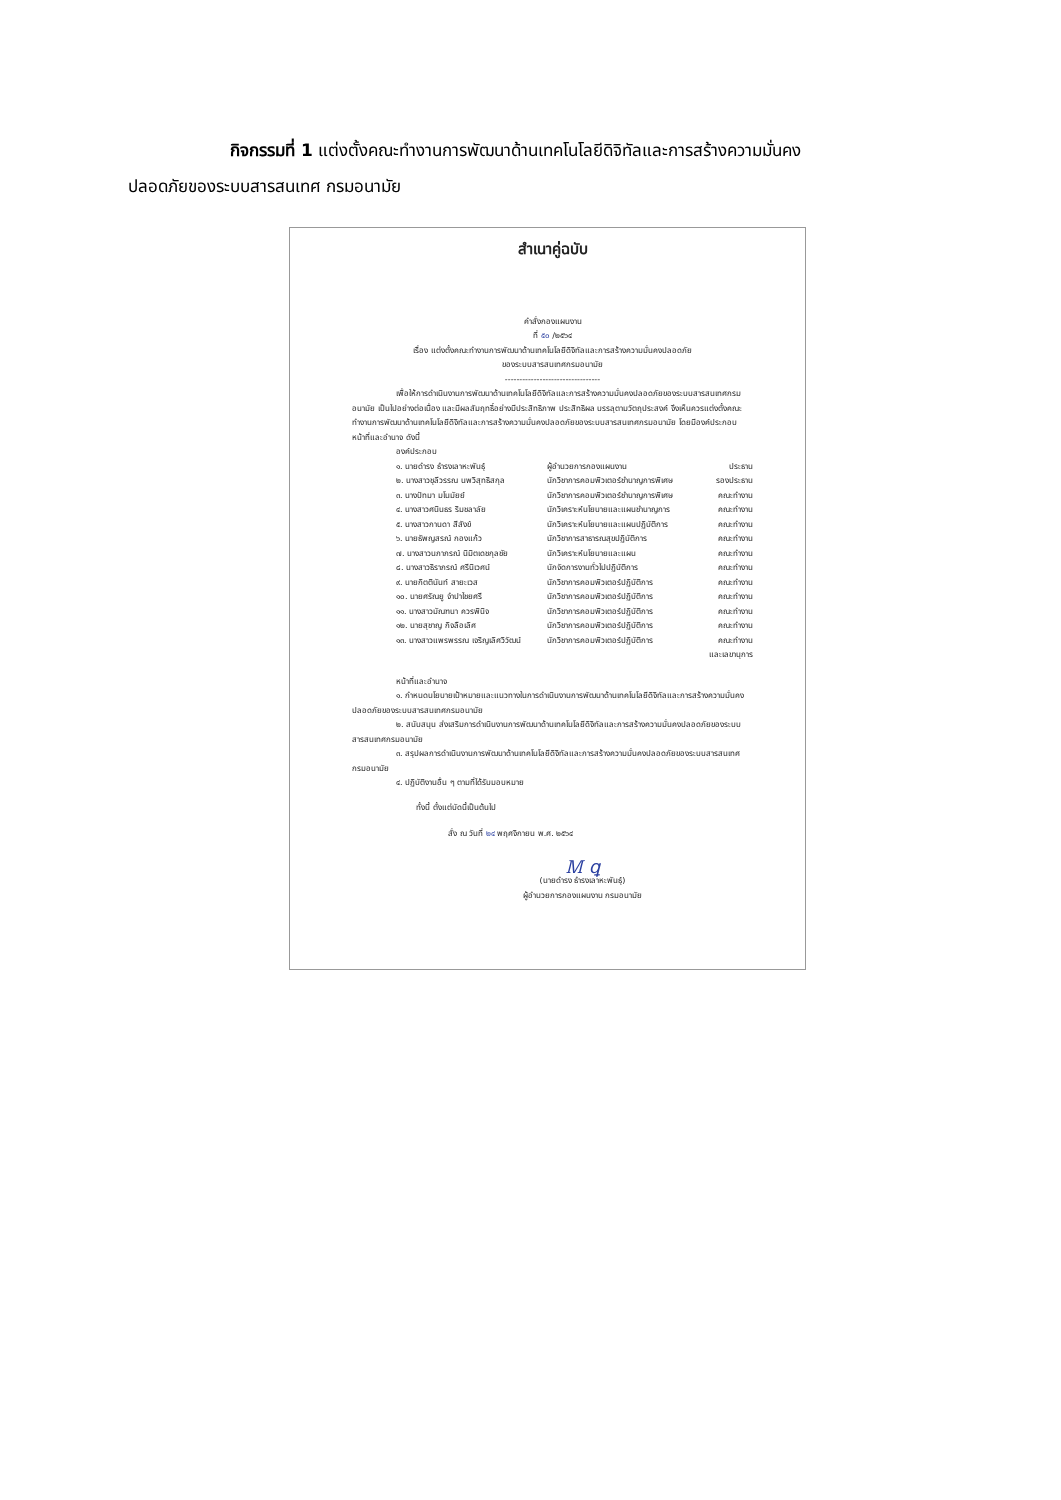กิจกรรมที่ 1 แต่งตั้งคณะทำงานการพัฒนาด้านเทคโนโลยีดิจิทัลและการสร้างความมั่นคง
ปลอดภัยของระบบสารสนเทศ กรมอนามัย
สำเนาคู่ฉบับ
คำสั่งกองแผนงาน
ที่ ๕๐ /๒๕๖๔
เรื่อง แต่งตั้งคณะทำงานการพัฒนาด้านเทคโนโลยีดิจิทัลและการสร้างความมั่นคงปลอดภัย
ของระบบสารสนเทศกรมอนามัย
---------------------------------
เพื่อให้การดำเนินงานการพัฒนาด้านเทคโนโลยีดิจิทัลและการสร้างความมั่นคงปลอดภัยของระบบสารสนเทศกรมอนามัย เป็นไปอย่างต่อเนื่อง และมีผลสัมฤทธิ์อย่างมีประสิทธิภาพ ประสิทธิผล บรรลุตามวัตถุประสงค์ จึงเห็นควรแต่งตั้งคณะทำงานการพัฒนาด้านเทคโนโลยีดิจิทัลและการสร้างความมั่นคงปลอดภัยของระบบสารสนเทศกรมอนามัย โดยมีองค์ประกอบ หน้าที่และอำนาจ ดังนี้
องค์ประกอบ
| ๑. นายดำรง ธำรงเลาหะพันธุ์ | ผู้อำนวยการกองแผนงาน | ประธาน |
| ๒. นางสาวชุลีวรรณ นพวิสุทธิสกุล | นักวิชาการคอมพิวเตอร์ชำนาญการพิเศษ | รองประธาน |
| ๓. นางปัทมา มโนมัยย์ | นักวิชาการคอมพิวเตอร์ชำนาญการพิเศษ | คณะทำงาน |
| ๔. นางสาวศนินธร ริมชลาลัย | นักวิเคราะห์นโยบายและแผนชำนาญการ | คณะทำงาน |
| ๕. นางสาวกานดา สีสังข์ | นักวิเคราะห์นโยบายและแผนปฏิบัติการ | คณะทำงาน |
| ๖. นายธัพญสรณ์ กองแก้ว | นักวิชาการสาธารณสุขปฏิบัติการ | คณะทำงาน |
| ๗. นางสาวนภาภรณ์ นิมิตเดชกุลชัย | นักวิเคราะห์นโยบายและแผน | คณะทำงาน |
| ๘. นางสาวธิราภรณ์ ศรีนิเวศน์ | นักจัดการงานทั่วไปปฏิบัติการ | คณะทำงาน |
| ๙. นายกิตตินันท์ สายะเวส | นักวิชาการคอมพิวเตอร์ปฏิบัติการ | คณะทำงาน |
| ๑๐. นายศรัณยู จำปาไชยศรี | นักวิชาการคอมพิวเตอร์ปฏิบัติการ | คณะทำงาน |
| ๑๑. นางสาวมัณฑนา ควรพินิจ | นักวิชาการคอมพิวเตอร์ปฏิบัติการ | คณะทำงาน |
| ๑๒. นายสุชาญ กิจลือเลิศ | นักวิชาการคอมพิวเตอร์ปฏิบัติการ | คณะทำงาน |
| ๑๓. นางสาวแพรพรรณ เจริญเลิศวิวัฒน์ | นักวิชาการคอมพิวเตอร์ปฏิบัติการ | คณะทำงาน และเลขานุการ |
หน้าที่และอำนาจ
๑. กำหนดนโยบายเป้าหมายและแนวทางในการดำเนินงานการพัฒนาด้านเทคโนโลยีดิจิทัลและการสร้างความมั่นคงปลอดภัยของระบบสารสนเทศกรมอนามัย
๒. สนับสนุน ส่งเสริมการดำเนินงานการพัฒนาด้านเทคโนโลยีดิจิทัลและการสร้างความมั่นคงปลอดภัยของระบบสารสนเทศกรมอนามัย
๓. สรุปผลการดำเนินงานการพัฒนาด้านเทคโนโลยีดิจิทัลและการสร้างความมั่นคงปลอดภัยของระบบสารสนเทศกรมอนามัย
๔. ปฏิบัติงานอื่น ๆ ตามที่ได้รับมอบหมาย
ทั้งนี้ ตั้งแต่บัดนี้เป็นต้นไป
สั่ง ณ วันที่ ๒๔ พฤศจิกายน พ.ศ. ๒๕๖๔
Ꮇ ꝗ
(นายดำรง ธำรงเลาหะพันธุ์)
ผู้อำนวยการกองแผนงาน กรมอนามัย